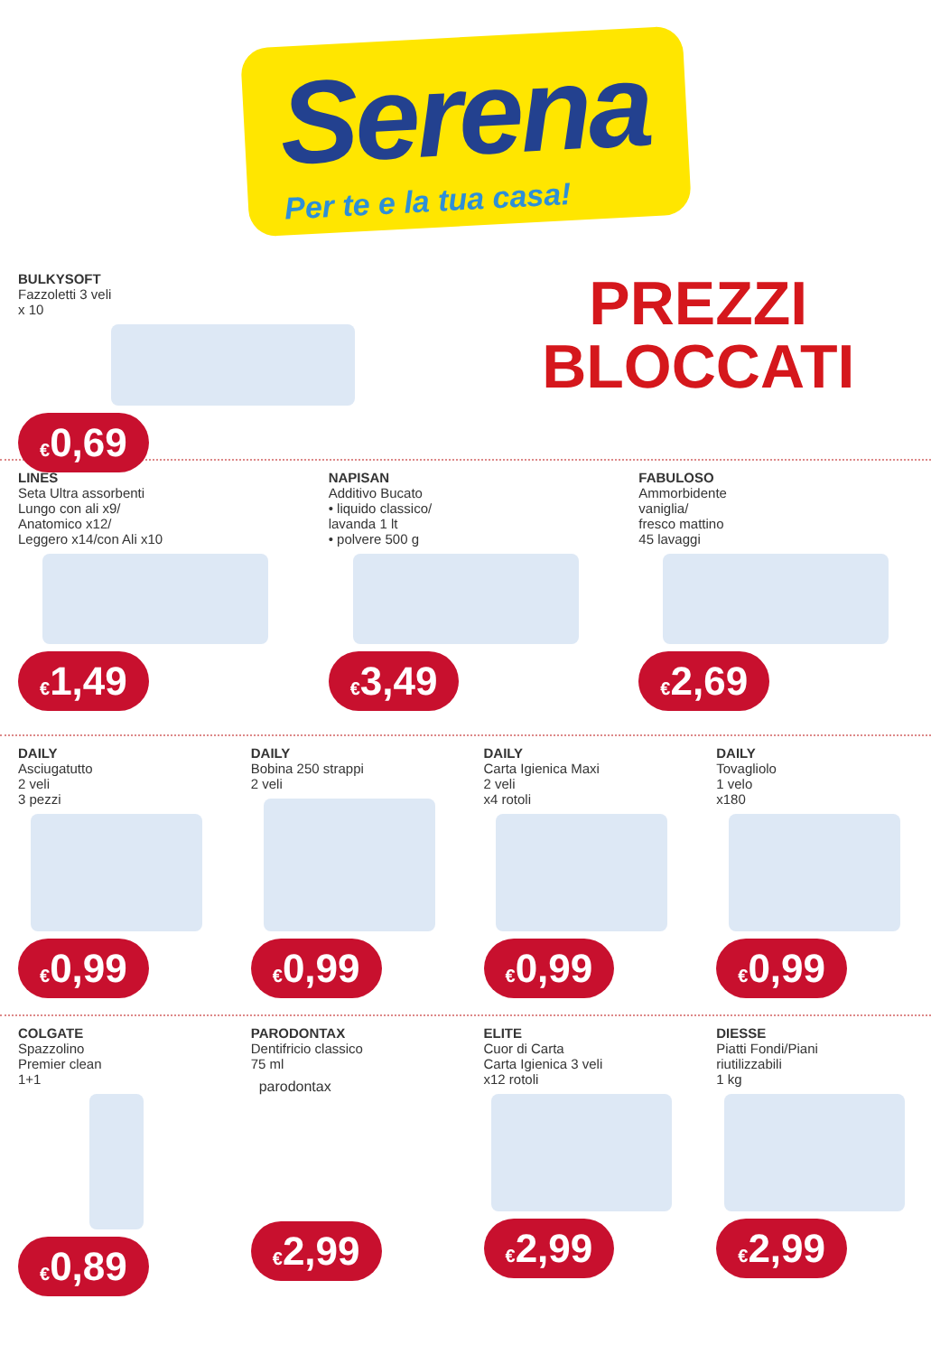Serena
Per te e la tua casa!
BULKYSOFT
Fazzoletti 3 veli
x 10
€0,69
PREZZI
BLOCCATI
LINES
Seta Ultra assorbenti
Lungo con ali x9/
Anatomico x12/
Leggero x14/con Ali x10
€1,49
NAPISAN
Additivo Bucato
• liquido classico/
lavanda 1 lt
• polvere 500 g
€3,49
FABULOSO
Ammorbidente
vaniglia/
fresco mattino
45 lavaggi
€2,69
DAILY
Asciugatutto
2 veli
3 pezzi
€0,99
DAILY
Bobina 250 strappi
2 veli
€0,99
DAILY
Carta Igienica Maxi
2 veli
x4 rotoli
€0,99
DAILY
Tovagliolo
1 velo
x180
€0,99
COLGATE
Spazzolino
Premier clean
1+1
€0,89
PARODONTAX
Dentifricio classico
75 ml
parodontax
€2,99
ELITE
Cuor di Carta
Carta Igienica 3 veli
x12 rotoli
€2,99
DIESSE
Piatti Fondi/Piani
riutilizzabili
1 kg
€2,99